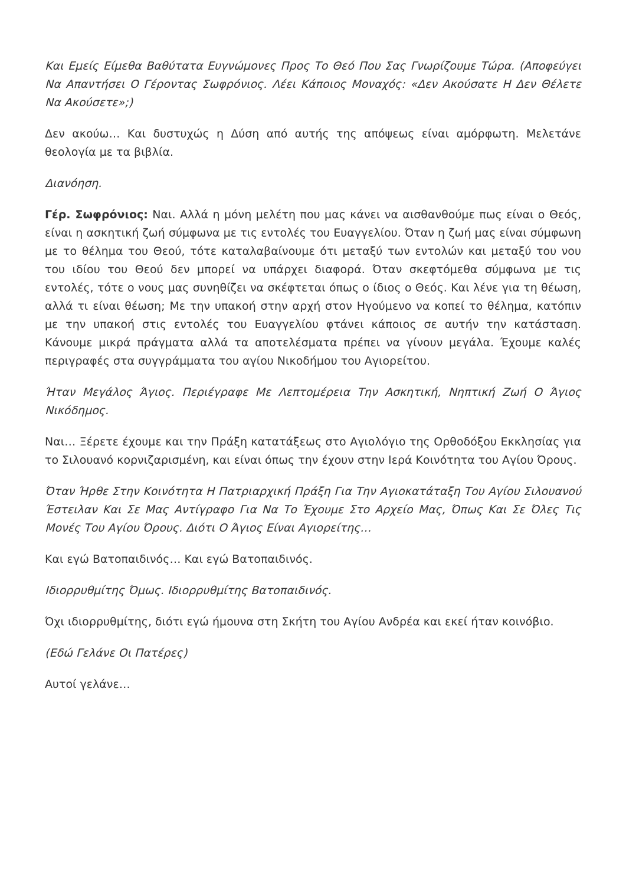Και Εμείς Είμεθα Βαθύτατα Ευγνώμονες Προς Το Θεό Που Σας Γνωρίζουμε Τώρα. (Αποφεύγει Να Απαντήσει Ο Γέροντας Σωφρόνιος. Λέει Κάποιος Μοναχός: «Δεν Ακούσατε Η Δεν Θέλετε Να Ακούσετε»;)
Δεν ακούω… Και δυστυχώς η Δύση από αυτής της απόψεως είναι αμόρφωτη. Μελετάνε θεολογία με τα βιβλία.
Διανόηση.
Γέρ. Σωφρόνιος: Ναι. Αλλά η μόνη μελέτη που μας κάνει να αισθανθούμε πως είναι ο Θεός, είναι η ασκητική ζωή σύμφωνα με τις εντολές του Ευαγγελίου. Όταν η ζωή μας είναι σύμφωνη με το θέλημα του Θεού, τότε καταλαβαίνουμε ότι μεταξύ των εντολών και μεταξύ του νου του ιδίου του Θεού δεν μπορεί να υπάρχει διαφορά. Όταν σκεφτόμεθα σύμφωνα με τις εντολές, τότε ο νους μας συνηθίζει να σκέφτεται όπως ο ίδιος ο Θεός. Και λένε για τη θέωση, αλλά τι είναι θέωση; Με την υπακοή στην αρχή στον Ηγούμενο να κοπεί το θέλημα, κατόπιν με την υπακοή στις εντολές του Ευαγγελίου φτάνει κάποιος σε αυτήν την κατάσταση. Κάνουμε μικρά πράγματα αλλά τα αποτελέσματα πρέπει να γίνουν μεγάλα. Έχουμε καλές περιγραφές στα συγγράμματα του αγίου Νικοδήμου του Αγιορείτου.
Ήταν Μεγάλος Άγιος. Περιέγραφε Με Λεπτομέρεια Την Ασκητική, Νηπτική Ζωή Ο Άγιος Νικόδημος.
Ναι… Ξέρετε έχουμε και την Πράξη κατατάξεως στο Αγιολόγιο της Ορθοδόξου Εκκλησίας για το Σιλουανό κορνιζαρισμένη, και είναι όπως την έχουν στην Ιερά Κοινότητα του Αγίου Όρους.
Όταν Ήρθε Στην Κοινότητα Η Πατριαρχική Πράξη Για Την Αγιοκατάταξη Του Αγίου Σιλουανού Έστειλαν Και Σε Μας Αντίγραφο Για Να Το Έχουμε Στο Αρχείο Μας, Όπως Και Σε Όλες Τις Μονές Του Αγίου Όρους. Διότι Ο Άγιος Είναι Αγιορείτης…
Και εγώ Βατοπαιδινός… Και εγώ Βατοπαιδινός.
Ιδιορρυθμίτης Όμως. Ιδιορρυθμίτης Βατοπαιδινός.
Όχι ιδιορρυθμίτης, διότι εγώ ήμουνα στη Σκήτη του Αγίου Ανδρέα και εκεί ήταν κοινόβιο.
(Εδώ Γελάνε Οι Πατέρες)
Αυτοί γελάνε…